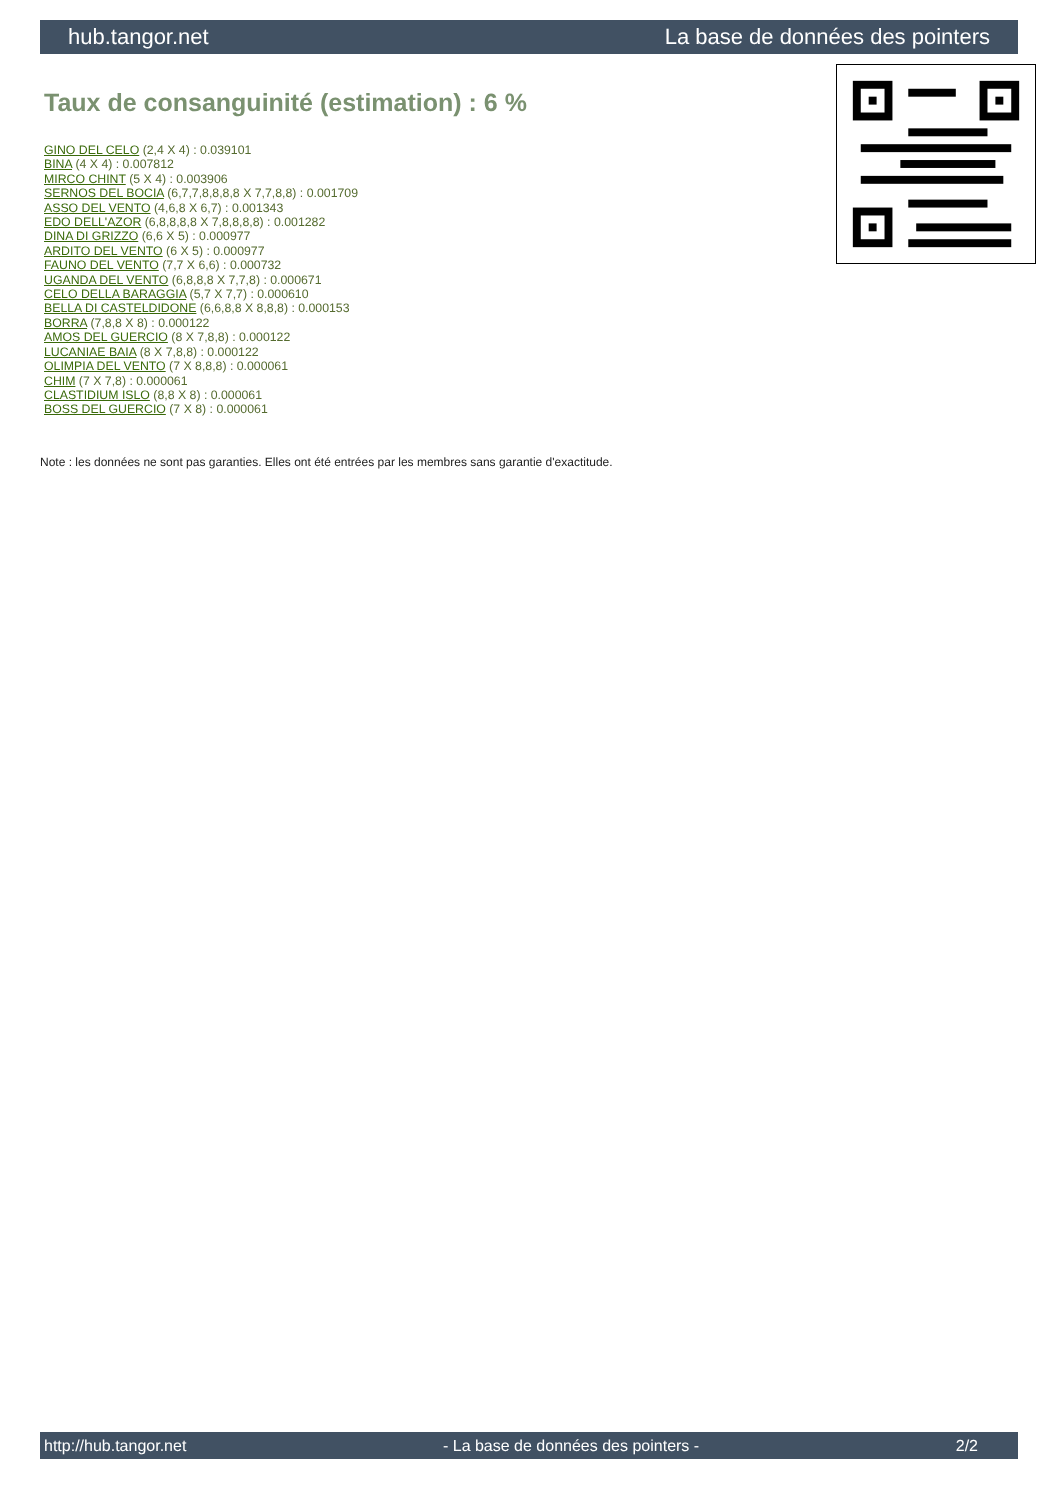hub.tangor.net La base de données des pointers
Taux de consanguinité (estimation) : 6 %
GINO DEL CELO (2,4 X 4) : 0.039101
BINA (4 X 4) : 0.007812
MIRCO CHINT (5 X 4) : 0.003906
SERNOS DEL BOCIA (6,7,7,8,8,8,8 X 7,7,8,8) : 0.001709
ASSO DEL VENTO (4,6,8 X 6,7) : 0.001343
EDO DELL'AZOR (6,8,8,8,8 X 7,8,8,8,8) : 0.001282
DINA DI GRIZZO (6,6 X 5) : 0.000977
ARDITO DEL VENTO (6 X 5) : 0.000977
FAUNO DEL VENTO (7,7 X 6,6) : 0.000732
UGANDA DEL VENTO (6,8,8,8 X 7,7,8) : 0.000671
CELO DELLA BARAGGIA (5,7 X 7,7) : 0.000610
BELLA DI CASTELDIDONE (6,6,8,8 X 8,8,8) : 0.000153
BORRA (7,8,8 X 8) : 0.000122
AMOS DEL GUERCIO (8 X 7,8,8) : 0.000122
LUCANIAE BAIA (8 X 7,8,8) : 0.000122
OLIMPIA DEL VENTO (7 X 8,8,8) : 0.000061
CHIM (7 X 7,8) : 0.000061
CLASTIDIUM ISLO (8,8 X 8) : 0.000061
BOSS DEL GUERCIO (7 X 8) : 0.000061
Note : les données ne sont pas garanties. Elles ont été entrées par les membres sans garantie d'exactitude.
http://hub.tangor.net - La base de données des pointers - 2/2